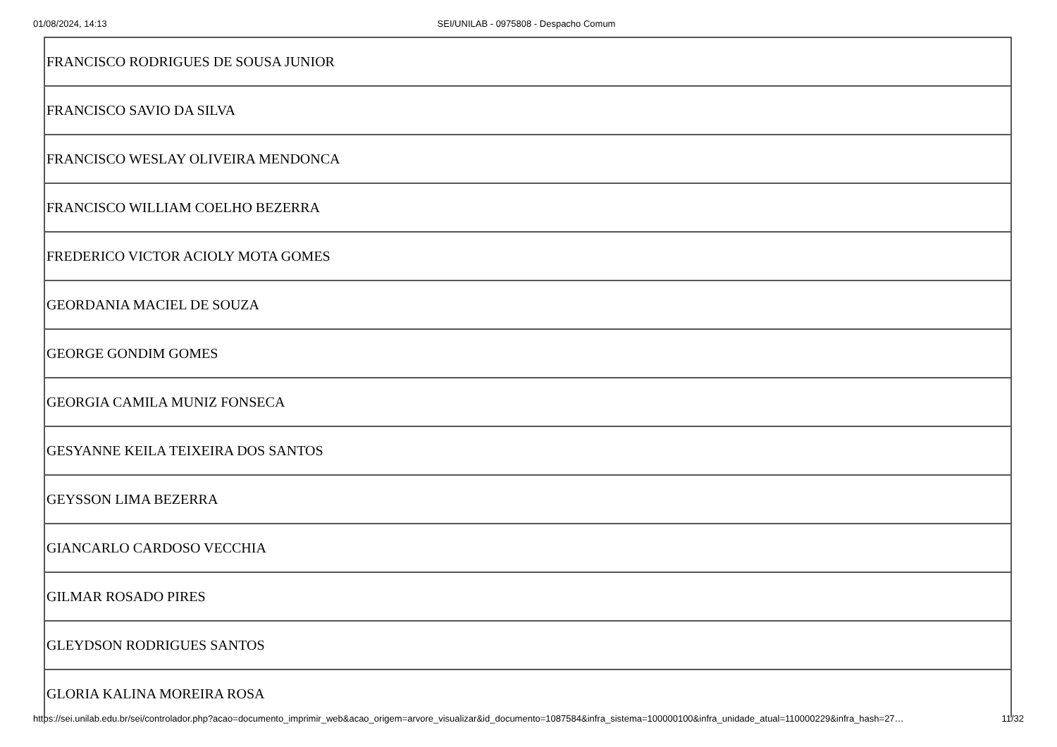01/08/2024, 14:13 SEI/UNILAB - 0975808 - Despacho Comum
| FRANCISCO RODRIGUES DE SOUSA JUNIOR |
| FRANCISCO SAVIO DA SILVA |
| FRANCISCO WESLAY OLIVEIRA MENDONCA |
| FRANCISCO WILLIAM COELHO BEZERRA |
| FREDERICO VICTOR ACIOLY MOTA GOMES |
| GEORDANIA MACIEL DE SOUZA |
| GEORGE GONDIM GOMES |
| GEORGIA CAMILA MUNIZ FONSECA |
| GESYANNE KEILA TEIXEIRA DOS SANTOS |
| GEYSSON LIMA BEZERRA |
| GIANCARLO CARDOSO VECCHIA |
| GILMAR ROSADO PIRES |
| GLEYDSON RODRIGUES SANTOS |
| GLORIA KALINA MOREIRA ROSA |
https://sei.unilab.edu.br/sei/controlador.php?acao=documento_imprimir_web&acao_origem=arvore_visualizar&id_documento=1087584&infra_sistema=100000100&infra_unidade_atual=110000229&infra_hash=27… 11/32